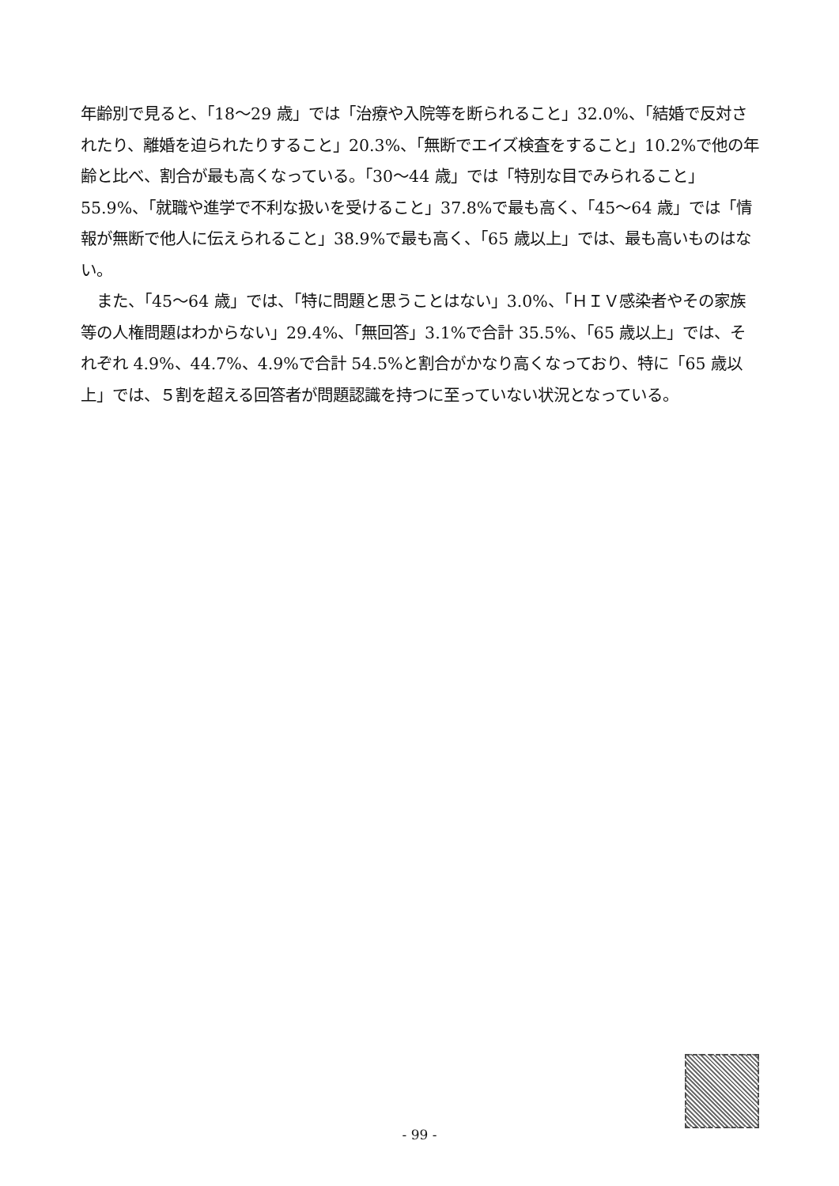年齢別で見ると、「18～29 歳」では「治療や入院等を断られること」32.0%、「結婚で反対されたり、離婚を迫られたりすること」20.3%、「無断でエイズ検査をすること」10.2%で他の年齢と比べ、割合が最も高くなっている。「30～44 歳」では「特別な目でみられること」55.9%、「就職や進学で不利な扱いを受けること」37.8%で最も高く、「45～64 歳」では「情報が無断で他人に伝えられること」38.9%で最も高く、「65 歳以上」では、最も高いものはない。
　また、「45～64 歳」では、「特に問題と思うことはない」3.0%、「ＨＩＶ感染者やその家族等の人権問題はわからない」29.4%、「無回答」3.1%で合計 35.5%、「65 歳以上」では、それぞれ 4.9%、44.7%、4.9%で合計 54.5%と割合がかなり高くなっており、特に「65 歳以上」では、５割を超える回答者が問題認識を持つに至っていない状況となっている。
- 99 -